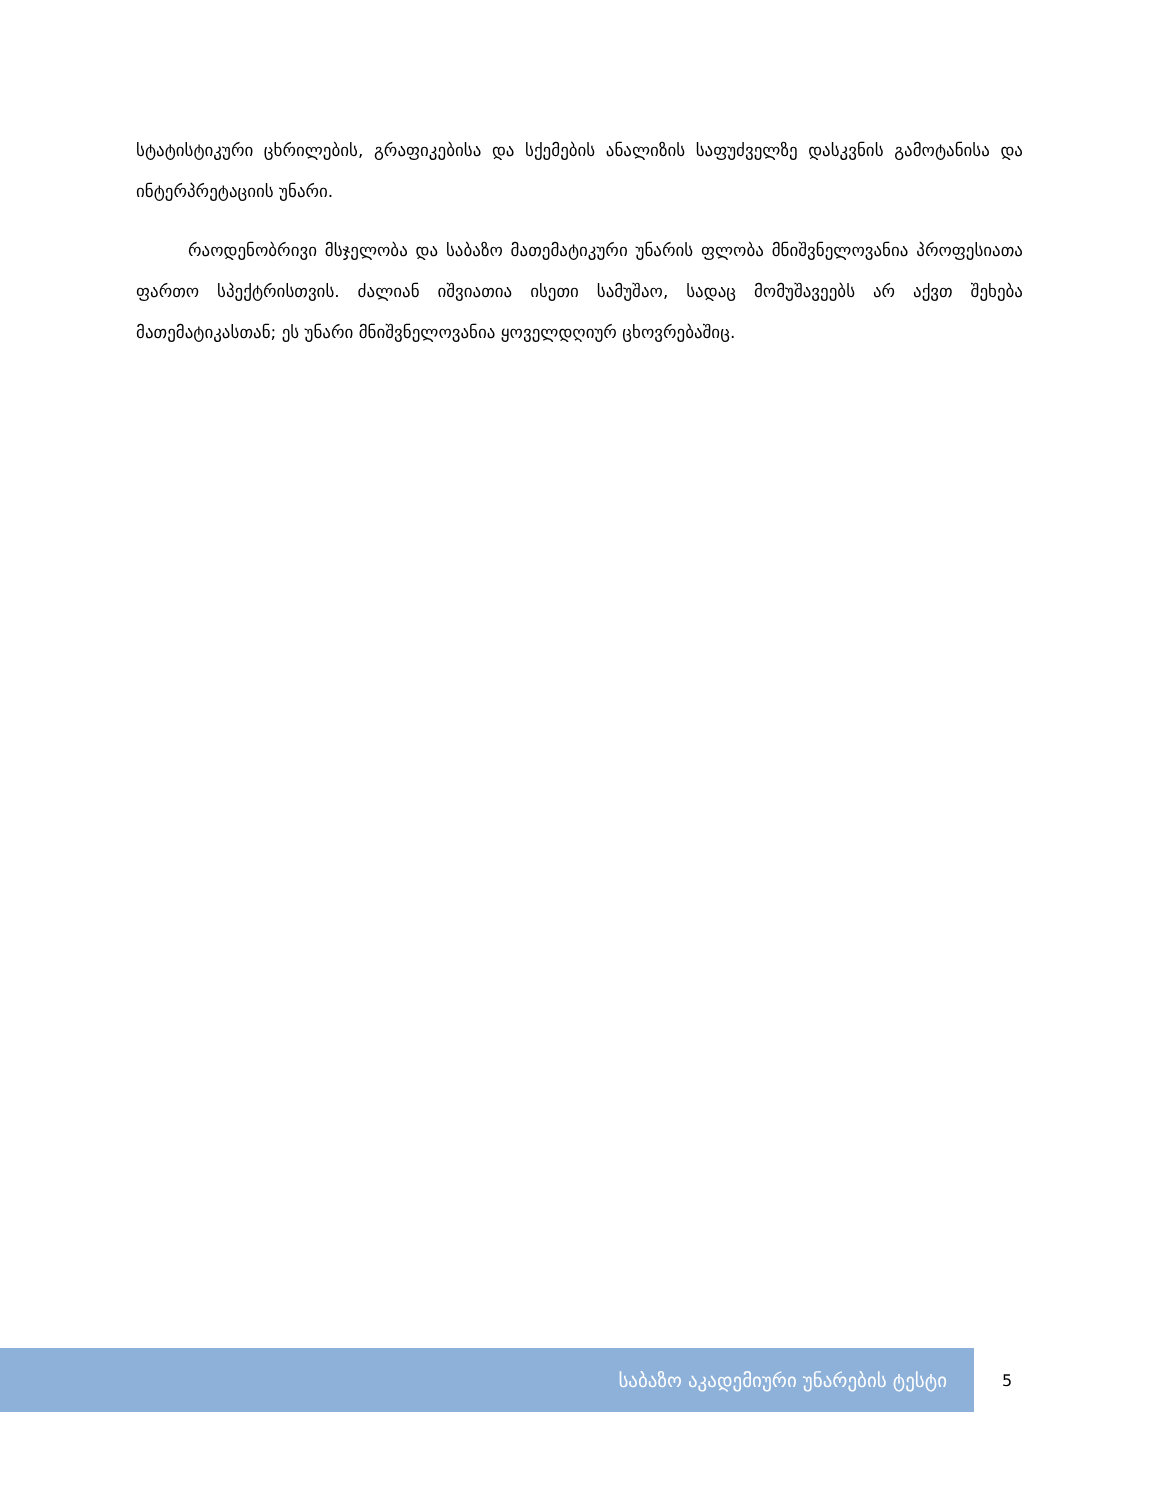სტატისტიკური ცხრილების, გრაფიკებისა და სქემების ანალიზის საფუძველზე დასკვნის გამოტანისა და ინტერპრეტაციის უნარი.
რაოდენობრივი მსჯელობა და საბაზო მათემატიკური უნარის ფლობა მნიშვნელოვანია პროფესიათა ფართო სპექტრისთვის. ძალიან იშვიათია ისეთი სამუშაო, სადაც მომუშავეებს არ აქვთ შეხება მათემატიკასთან; ეს უნარი მნიშვნელოვანია ყოველდღიურ ცხოვრებაშიც.
საბაზო აკადემიური უნარების ტესტი
5